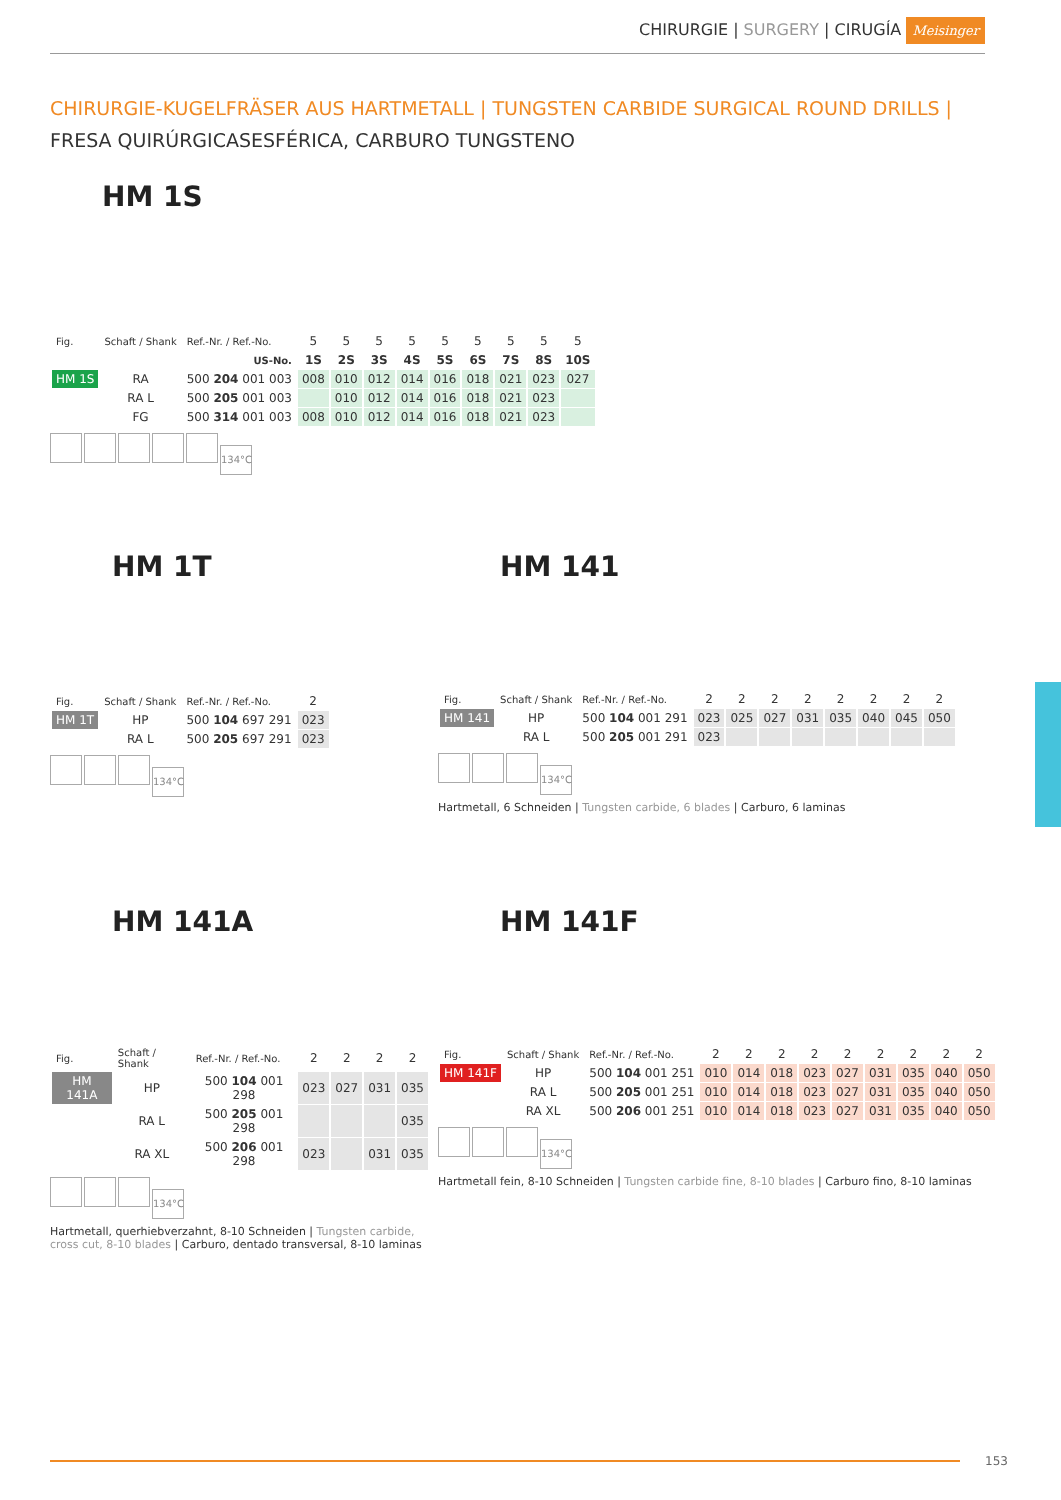CHIRURGIE | SURGERY | CIRUGÍA Meisinger
CHIRURGIE-KUGELFRÄSER AUS HARTMETALL | TUNGSTEN CARBIDE SURGICAL ROUND DRILLS |
FRESA QUIRÚRGICASESFÉRICA, CARBURO TUNGSTENO
HM 1S
| Fig. | Schaft / Shank | Ref.-Nr. / Ref.-No. | 5 | 5 | 5 | 5 | 5 | 5 | 5 | 5 | 5 |
| | | US-No. | 1S | 2S | 3S | 4S | 5S | 6S | 7S | 8S | 10S |
| HM 1S | RA | 500 204 001 003 | 008 | 010 | 012 | 014 | 016 | 018 | 021 | 023 | 027 |
| | RA L | 500 205 001 003 | | 010 | 012 | 014 | 016 | 018 | 021 | 023 | |
| | FG | 500 314 001 003 | 008 | 010 | 012 | 014 | 016 | 018 | 021 | 023 | |
134°C
HM 1T
| Fig. | Schaft / Shank | Ref.-Nr. / Ref.-No. | 2 |
| HM 1T | HP | 500 104 697 291 | 023 |
| | RA L | 500 205 697 291 | 023 |
134°C
HM 141
| Fig. | Schaft / Shank | Ref.-Nr. / Ref.-No. | 2 | 2 | 2 | 2 | 2 | 2 | 2 | 2 |
| HM 141 | HP | 500 104 001 291 | 023 | 025 | 027 | 031 | 035 | 040 | 045 | 050 |
| | RA L | 500 205 001 291 | 023 | | | | | | | |
134°C
Hartmetall, 6 Schneiden | Tungsten carbide, 6 blades | Carburo, 6 laminas
HM 141A
| Fig. | Schaft / Shank | Ref.-Nr. / Ref.-No. | 2 | 2 | 2 | 2 |
| HM 141A | HP | 500 104 001 298 | 023 | 027 | 031 | 035 |
| | RA L | 500 205 001 298 | | | | 035 |
| | RA XL | 500 206 001 298 | 023 | | 031 | 035 |
134°C
Hartmetall, querhiebverzahnt, 8-10 Schneiden | Tungsten carbide, cross cut, 8-10 blades | Carburo, dentado transversal, 8-10 laminas
HM 141F
| Fig. | Schaft / Shank | Ref.-Nr. / Ref.-No. | 2 | 2 | 2 | 2 | 2 | 2 | 2 | 2 | 2 |
| HM 141F | HP | 500 104 001 251 | 010 | 014 | 018 | 023 | 027 | 031 | 035 | 040 | 050 |
| | RA L | 500 205 001 251 | 010 | 014 | 018 | 023 | 027 | 031 | 035 | 040 | 050 |
| | RA XL | 500 206 001 251 | 010 | 014 | 018 | 023 | 027 | 031 | 035 | 040 | 050 |
134°C
Hartmetall fein, 8-10 Schneiden | Tungsten carbide fine, 8-10 blades | Carburo fino, 8-10 laminas
153